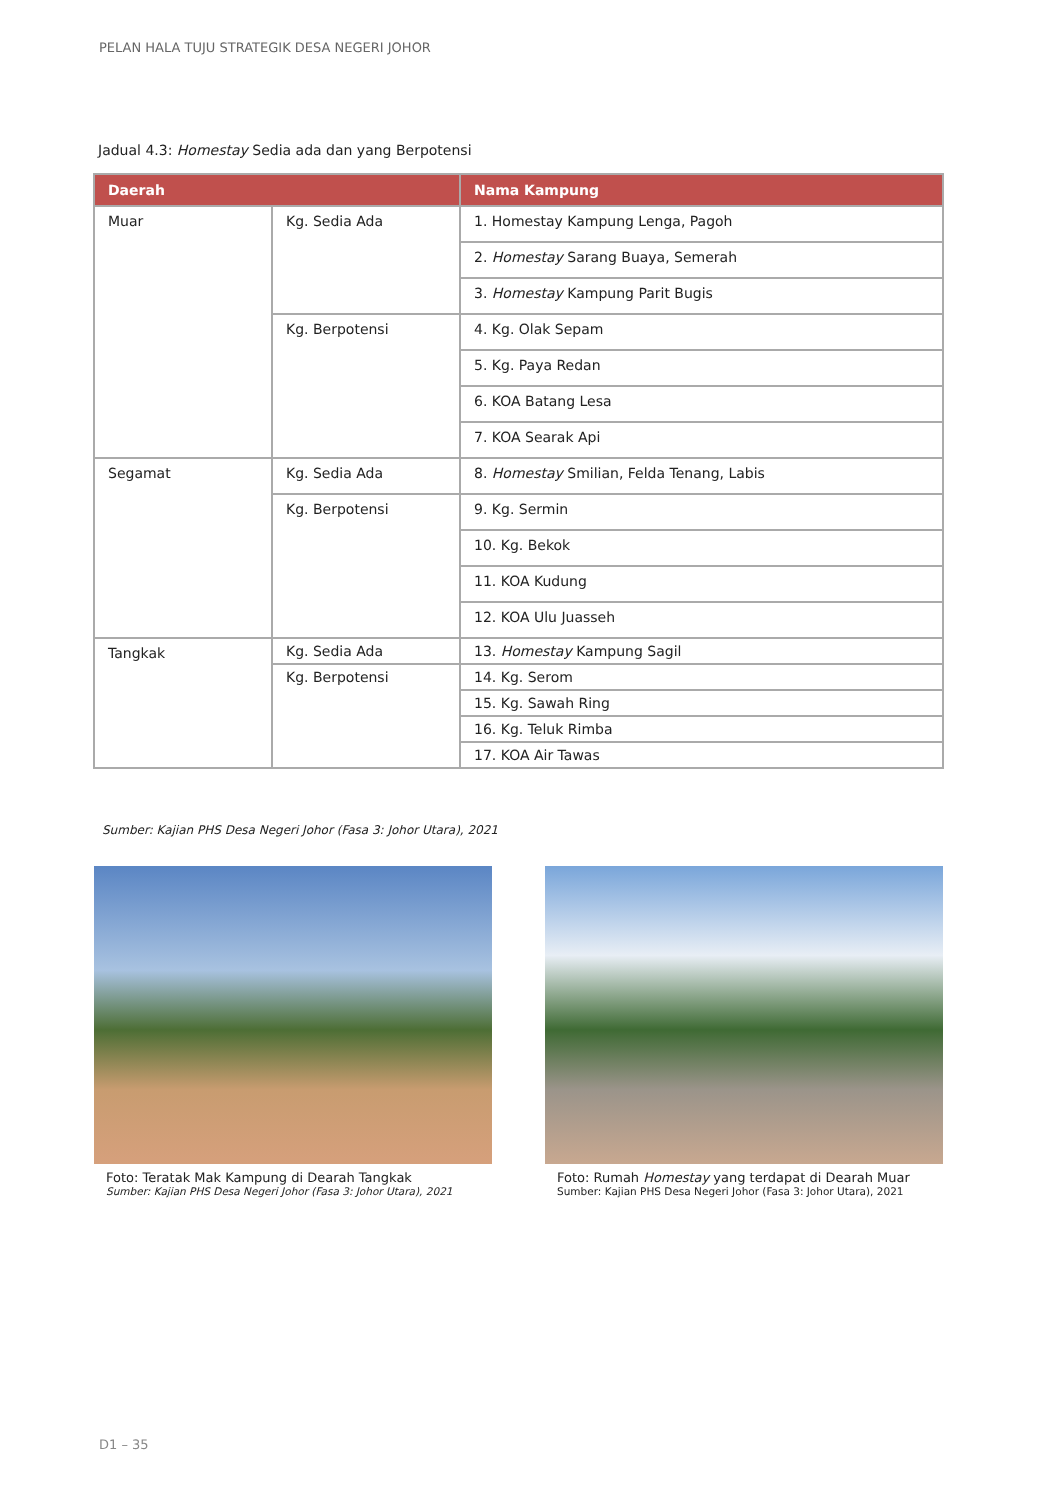PELAN HALA TUJU STRATEGIK DESA NEGERI JOHOR
Jadual 4.3: Homestay Sedia ada dan yang Berpotensi
| Daerah | | Nama Kampung |
| --- | --- | --- |
| Muar | Kg. Sedia Ada | 1. Homestay Kampung Lenga, Pagoh |
| | | 2. Homestay Sarang Buaya, Semerah |
| | | 3. Homestay Kampung Parit Bugis |
| | Kg. Berpotensi | 4. Kg. Olak Sepam |
| | | 5. Kg. Paya Redan |
| | | 6. KOA Batang Lesa |
| | | 7. KOA Searak Api |
| Segamat | Kg. Sedia Ada | 8. Homestay Smilian, Felda Tenang, Labis |
| | Kg. Berpotensi | 9. Kg. Sermin |
| | | 10. Kg. Bekok |
| | | 11. KOA Kudung |
| | | 12. KOA Ulu Juasseh |
| Tangkak | Kg. Sedia Ada | 13. Homestay Kampung Sagil |
| | Kg. Berpotensi | 14. Kg. Serom |
| | | 15. Kg. Sawah Ring |
| | | 16. Kg. Teluk Rimba |
| | | 17. KOA Air Tawas |
Sumber: Kajian PHS Desa Negeri Johor (Fasa 3: Johor Utara), 2021
Foto: Teratak Mak Kampung di Dearah Tangkak
Sumber: Kajian PHS Desa Negeri Johor (Fasa 3: Johor Utara), 2021
Foto: Rumah Homestay yang terdapat di Dearah Muar
Sumber: Kajian PHS Desa Negeri Johor (Fasa 3: Johor Utara), 2021
D1 – 35